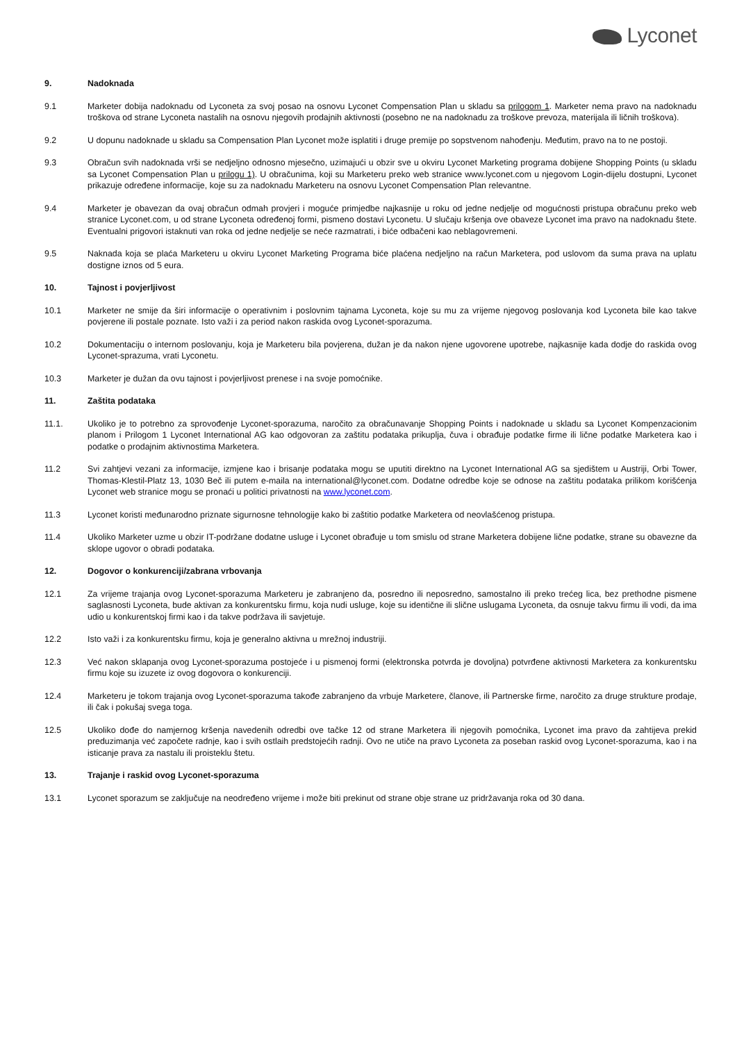Lyconet
9. Nadoknada
9.1 Marketer dobija nadoknadu od Lyconeta za svoj posao na osnovu Lyconet Compensation Plan u skladu sa prilogom 1. Marketer nema pravo na nadoknadu troškova od strane Lyconeta nastalih na osnovu njegovih prodajnih aktivnosti (posebno ne na nadoknadu za troškove prevoza, materijala ili ličnih troškova).
9.2 U dopunu nadoknade u skladu sa Compensation Plan Lyconet može isplatiti i druge premije po sopstvenom nahođenju. Međutim, pravo na to ne postoji.
9.3 Obračun svih nadoknada vrši se nedjeljno odnosno mjesečno, uzimajući u obzir sve u okviru Lyconet Marketing programa dobijene Shopping Points (u skladu sa Lyconet Compensation Plan u prilogu 1). U obračunima, koji su Marketeru preko web stranice www.lyconet.com u njegovom Login-dijelu dostupni, Lyconet prikazuje određene informacije, koje su za nadoknadu Marketeru na osnovu Lyconet Compensation Plan relevantne.
9.4 Marketer je obavezan da ovaj obračun odmah provjeri i moguće primjedbe najkasnije u roku od jedne nedjelje od mogućnosti pristupa obračunu preko web stranice Lyconet.com, u od strane Lyconeta određenoj formi, pismeno dostavi Lyconetu. U slučaju kršenja ove obaveze Lyconet ima pravo na nadoknadu štete. Eventualni prigovori istaknuti van roka od jedne nedjelje se neće razmatrati, i biće odbačeni kao neblagovremeni.
9.5 Naknada koja se plaća Marketeru u okviru Lyconet Marketing Programa biće plaćena nedjeljno na račun Marketera, pod uslovom da suma prava na uplatu dostigne iznos od 5 eura.
10. Tajnost i povjerljivost
10.1 Marketer ne smije da širi informacije o operativnim i poslovnim tajnama Lyconeta, koje su mu za vrijeme njegovog poslovanja kod Lyconeta bile kao takve povjerene ili postale poznate. Isto važi i za period nakon raskida ovog Lyconet-sporazuma.
10.2 Dokumentaciju o internom poslovanju, koja je Marketeru bila povjerena, dužan je da nakon njene ugovorene upotrebe, najkasnije kada dodje do raskida ovog Lyconet-sprazuma, vrati Lyconetu.
10.3 Marketer je dužan da ovu tajnost i povjerljivost prenese i na svoje pomoćnike.
11. Zaštita podataka
11.1. Ukoliko je to potrebno za sprovođenje Lyconet-sporazuma, naročito za obračunavanje Shopping Points i nadoknade u skladu sa Lyconet Kompenzacionim planom i Prilogom 1 Lyconet International AG kao odgovoran za zaštitu podataka prikuplja, čuva i obrađuje podatke firme ili lične podatke Marketera kao i podatke o prodajnim aktivnostima Marketera.
11.2 Svi zahtjevi vezani za informacije, izmjene kao i brisanje podataka mogu se uputiti direktno na Lyconet International AG sa sjedištem u Austriji, Orbi Tower, Thomas-Klestil-Platz 13, 1030 Beč ili putem e-maila na international@lyconet.com. Dodatne odredbe koje se odnose na zaštitu podataka prilikom korišćenja Lyconet web stranice mogu se pronaći u politici privatnosti na www.lyconet.com.
11.3 Lyconet koristi međunarodno priznate sigurnosne tehnologije kako bi zaštitio podatke Marketera od neovlašćenog pristupa.
11.4 Ukoliko Marketer uzme u obzir IT-podržane dodatne usluge i Lyconet obrađuje u tom smislu od strane Marketera dobijene lične podatke, strane su obavezne da sklope ugovor o obradi podataka.
12. Dogovor o konkurenciji/zabrana vrbovanja
12.1 Za vrijeme trajanja ovog Lyconet-sporazuma Marketeru je zabranjeno da, posredno ili neposredno, samostalno ili preko trećeg lica, bez prethodne pismene saglasnosti Lyconeta, bude aktivan za konkurentsku firmu, koja nudi usluge, koje su identične ili slične uslugama Lyconeta, da osnuje takvu firmu ili vodi, da ima udio u konkurentskoj firmi kao i da takve podržava ili savjetuje.
12.2 Isto važi i za konkurentsku firmu, koja je generalno aktivna u mrežnoj industriji.
12.3 Već nakon sklapanja ovog Lyconet-sporazuma postojeće i u pismenoj formi (elektronska potvrda je dovoljna) potvrđene aktivnosti Marketera za konkurentsku firmu koje su izuzete iz ovog dogovora o konkurenciji.
12.4 Marketeru je tokom trajanja ovog Lyconet-sporazuma takođe zabranjeno da vrbuje Marketere, članove, ili Partnerske firme, naročito za druge strukture prodaje, ili čak i pokušaj svega toga.
12.5 Ukoliko dođe do namjernog kršenja navedenih odredbi ove tačke 12 od strane Marketera ili njegovih pomoćnika, Lyconet ima pravo da zahtijeva prekid preduzimanja već započete radnje, kao i svih ostlaih predstojećih radnji. Ovo ne utiče na pravo Lyconeta za poseban raskid ovog Lyconet-sporazuma, kao i na isticanje prava za nastalu ili proisteklu štetu.
13. Trajanje i raskid ovog Lyconet-sporazuma
13.1 Lyconet sporazum se zaključuje na neodređeno vrijeme i može biti prekinut od strane obje strane uz pridržavanja roka od 30 dana.